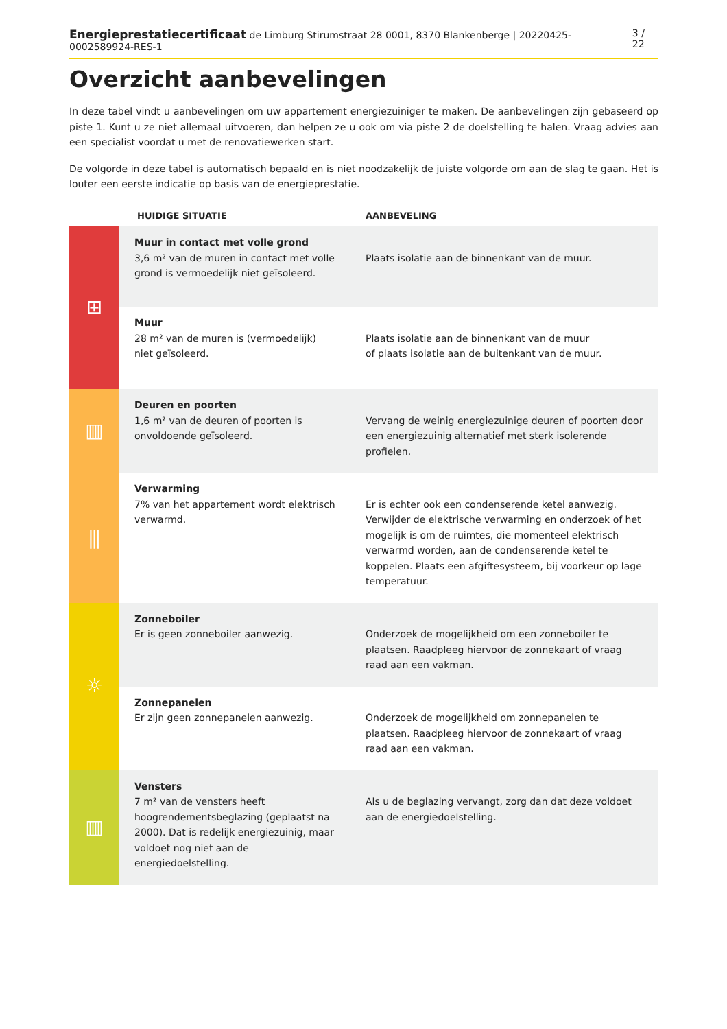Energieprestatiecertificaat de Limburg Stirumstraat 28 0001, 8370 Blankenberge | 20220425-0002589924-RES-1 3 / 22
Overzicht aanbevelingen
In deze tabel vindt u aanbevelingen om uw appartement energiezuiniger te maken. De aanbevelingen zijn gebaseerd op piste 1. Kunt u ze niet allemaal uitvoeren, dan helpen ze u ook om via piste 2 de doelstelling te halen. Vraag advies aan een specialist voordat u met de renovatiewerken start.
De volgorde in deze tabel is automatisch bepaald en is niet noodzakelijk de juiste volgorde om aan de slag te gaan. Het is louter een eerste indicatie op basis van de energieprestatie.
| | HUIDIGE SITUATIE | AANBEVELING |
| --- | --- | --- |
| ⊞ | Muur in contact met volle grond 3,6 m² van de muren in contact met volle grond is vermoedelijk niet geïsoleerd. | Plaats isolatie aan de binnenkant van de muur. |
| | Muur 28 m² van de muren is (vermoedelijk) niet geïsoleerd. | Plaats isolatie aan de binnenkant van de muur of plaats isolatie aan de buitenkant van de muur. |
| ▥ | Deuren en poorten 1,6 m² van de deuren of poorten is onvoldoende geïsoleerd. | Vervang de weinig energiezuinige deuren of poorten door een energiezuinig alternatief met sterk isolerende profielen. |
| ⫼ | Verwarming 7% van het appartement wordt elektrisch verwarmd. | Er is echter ook een condenserende ketel aanwezig. Verwijder de elektrische verwarming en onderzoek of het mogelijk is om de ruimtes, die momenteel elektrisch verwarmd worden, aan de condenserende ketel te koppelen. Plaats een afgiftesysteem, bij voorkeur op lage temperatuur. |
| ☼ | Zonneboiler Er is geen zonneboiler aanwezig. | Onderzoek de mogelijkheid om een zonneboiler te plaatsen. Raadpleeg hiervoor de zonnekaart of vraag raad aan een vakman. |
| | Zonnepanelen Er zijn geen zonnepanelen aanwezig. | Onderzoek de mogelijkheid om zonnepanelen te plaatsen. Raadpleeg hiervoor de zonnekaart of vraag raad aan een vakman. |
| ▥ | Vensters 7 m² van de vensters heeft hoogrendementsbeglazing (geplaatst na 2000). Dat is redelijk energiezuinig, maar voldoet nog niet aan de energiedoelstelling. | Als u de beglazing vervangt, zorg dan dat deze voldoet aan de energiedoelstelling. |